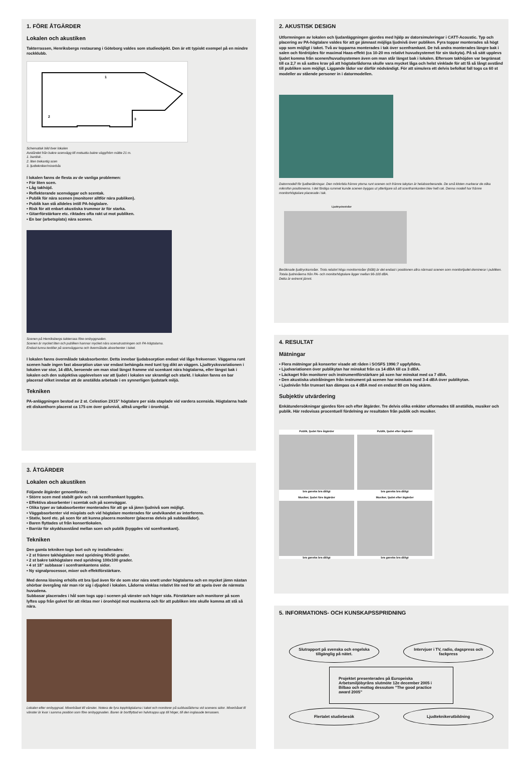1. FÖRE ÅTGÄRDER
Lokalen och akustiken
Takterrassen, Henriksbergs restaurang i Göteborg valdes som studieobjekt. Den är ett typiskt exempel på en mindre rockklubb.
1
2
3
Schematisk bild över lokalen
Avståndet från bakre scenvägg till motsatta bakre vägg/hörn mätte 21 m.
1. bardisk .
2. liten trekantig scen
3. ljudtekniker/mixerbås
I lokalen fanns de flesta av de vanliga problemen:
• För liten scen.
• Låg takhöjd.
• Reflekterande scenväggar och scentak.
• Publik för nära scenen (monitorer alltför nära publiken).
• Publik kan stå alldeles intill PA-högtalare.
• Risk för att enbart akustiska trummor är för starka.
• Gitarrförstärkare etc. riktades ofta rakt ut mot publiken.
• En bar (arbetsplats) nära scenen.
Scenen på Henriksbergs takterrass före ombyggnaden.
Scenen är mycket liten och publiken hamnar mycket nära scenutrustningen och PA-högtalarna.
Endast tunna textilier på scenväggarna och övermålade absorbenter i taket.
I lokalen fanns övermålade takabsorbenter. Detta innebar ljudabsorption endast vid låga frekvenser. Väggarna runt scenen hade ingen fast absorption utan var endast behängda med tunt tyg dikt an väggen. Ljudtrycksvariationen i lokalen var stor, 14 dBA, beroende om man stod längst framme vid scenkant nära högtalarna, eller längst bak i lokalen och den subjektiva upplevelsen var att ljudet i lokalen var skramligt och starkt. I lokalen fanns en bar placerad vilket innebar att de anställda arbetade i en synnerligen ljudstark miljö.
Tekniken
PA-anläggningen bestod av 2 st. Celestion 2X15” högtalare per sida staplade vid vardera scensida. Högtalarna hade ett diskanthorn placerat ca 175 cm över golvnivå, alltså ungefär i öronhöjd.
3. ÅTGÄRDER
Lokalen och akustiken
Följande åtgärder genomfördes:
• Större scen med stabilt golv och rak scenframkant byggdes.
• Effektiva absorbenter i scentak och på scenväggar.
• Olika typer av takabsorbenter monterades för att ge så jämn ljudnivå som möjligt.
• Väggabsorbenter vid mixplats och vid högtalare monterades för undvikandet av interferens.
• Stativ, bord etc. på scen för att kunna placera monitorer (placeras delvis på subbaslådor).
• Baren flyttades ut från konsertlokalen.
• Barriär för skyddsavstånd mellan scen och publik (byggdes vid scenframkant).
Tekniken
Den gamla tekniken togs bort och ny installerades:
• 2 st främre takhögtalare med spridning 90x50 grader.
• 2 st bakre takhögtalare med spridning 100x100 grader.
• 4 st 18” subbasar i scenframkantens sidor.
• Ny signalprocessor, mixer och effektförstärkare.
Med denna lösning erhölls ett bra ljud även för de som stor nära snett under högtalarna och en mycket jämn nästan ohörbar övergång när man rör sig i djupled i lokalen. Lådorna vinklas relativt lite ned för att spela över de närmsta huvudena.
Subbasar placerades i hål som togs upp i scenen på vänster och höger sida. Förstärkare och monitorer på scen lyftes upp från golvet för att riktas mer i öronhöjd mot musikerna och för att publiken inte skulle komma att stå så nära.
Lokalen efter ombyggnad. Mixerbåset till vänster. Notera de fyra topphögtalarna i taket och monitorer på subbaslådorna vid scenens sidor. Mixerbåset tll vänster är kvar i samma position som före ombyggnaden. Baren är bortflyttad en halvtrappa upp till höger, till den inglasade terrassen.
2. AKUSTISK DESIGN
Utformningen av lokalen och ljudanläggningen gjordes med hjälp av datorsimuleringar i CATT-Acoustic. Typ och placering av PA-högtalare valdes för att ge jämnast möjliga ljudnivå över publiken. Fyra toppar monterades så högt upp som möjligt i taket. Två av topparna monterades i tak över scenframkant. De två andra monterades längre bak i salen och fördröjdes för maximal Haas-effekt (ca 10-20 ms relativt huvudsystemet för sin täckyta). På så sätt upplevs ljudet komma från scenen/huvudsystemen även om man står längst bak i lokalen. Eftersom takhöjden var begränsat till ca 2,7 m så sattes krav på att högtalarlådorna skulle vara mycket låga och helst vinklade för att få så långt avstånd till publiken som möjligt. Liggande lådor var därför nödvändigt. För att simulera ett delvis befolkat fall togs ca 60 st modeller av stående personer in i datormodellen.
Datormodell för ljudberäkningar. Den mörkröda främre ytorna runt scenen och främre takytan är helabsorberande. De små kloten markerar de olika mikrofon positionerna. I det färdiga rummet kunde scenen byggas ut ytterligare så att scenframkanten blev helt rak. Denna modell har främre monitorhögtalare placerade i tak.
Ljudtrycksnivåer
Beräknade ljudtrycksnivåer. Trots relativt höga monitornivåer (blått) är det endast i positionen allra närmast scenen som monitorljudet dominerar i publiken.
Totala ljudnivåerna från PA- och monitorhögtalare ligger mellan 98-100 dBA.
Detta är extremt jämnt.
4. RESULTAT
Mätningar
• Flera mätningar på konserter visade att råden i SOSFS 1996:7 uppfylldes.
• Ljudvariationen över publikytan har minskat från ca 14 dBA till ca 3 dBA.
• Läckaget från monitorer och instrumentförstärkare på scen har minskat med ca 7 dBA.
• Den akustiska utstrålningen från instrument på scenen har minskats med 3-4 dBA över publikytan.
• Ljudnivån från trumset kan dämpas ca 4 dBA med en endast 80 cm hög skärm.
Subjektiv utvärdering
Enkätundersökningar gjordes före och efter åtgärder. Tre delvis olika enkäter utformades till anställda, musiker och publik. Här redovisas procentuell fördelning av resultaten från publik och musiker.
Publik, ljudet före åtgärder
bra ganska bra dåligt
Publik, ljudet efter åtgärder
bra ganska bra dåligt
Musiker, ljudet före åtgärder
bra ganska bra dåligt
Musiker, ljudet efter åtgärder
bra ganska bra dåligt
5. INFORMATIONS- OCH KUNSKAPSSPRIDNING
Slutrapport på svenska och engelska tillgänglig på nätet.
Intervjuer i TV, radio, dagspress och fackpress
Projektet presenterades på Europeiska Arbetsmiljöbyråns slutmöte 12e december 2005 i Bilbao och mottog dessutom ”The good practice award 2005”
Flertalet studiebesök Ljudteknikerutbildning